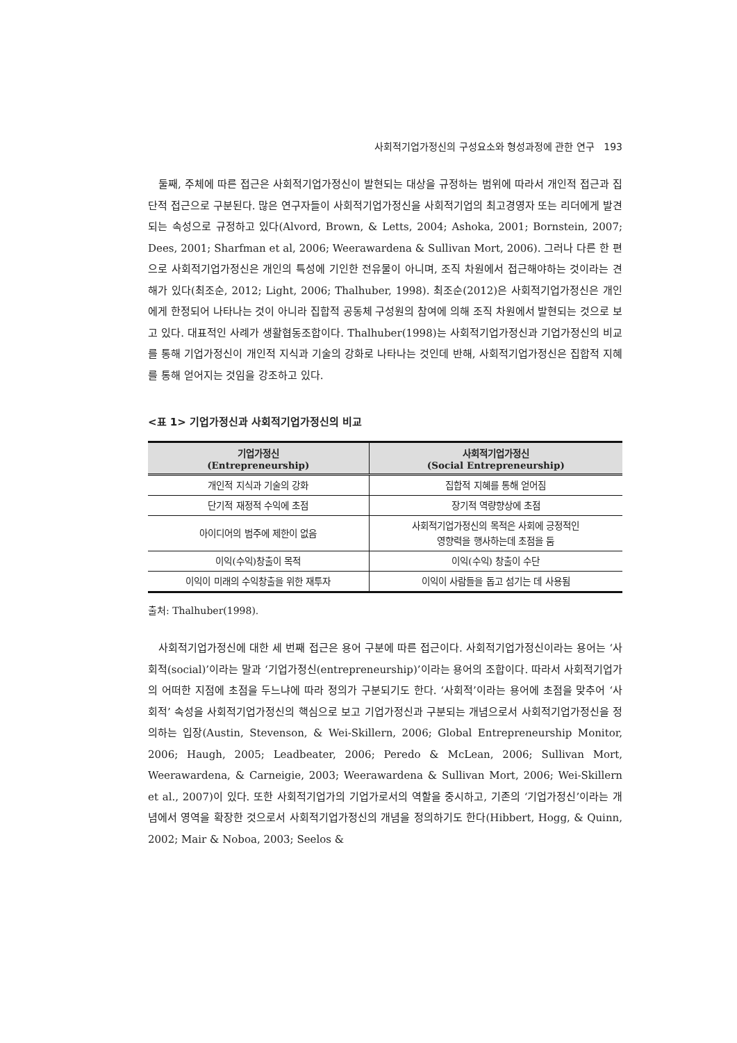사회적기업가정신의 구성요소와 형성과정에 관한 연구 193
둘째, 주체에 따른 접근은 사회적기업가정신이 발현되는 대상을 규정하는 범위에 따라서 개인적 접근과 집단적 접근으로 구분된다. 많은 연구자들이 사회적기업가정신을 사회적기업의 최고경영자 또는 리더에게 발견되는 속성으로 규정하고 있다(Alvord, Brown, & Letts, 2004; Ashoka, 2001; Bornstein, 2007; Dees, 2001; Sharfman et al, 2006; Weerawardena & Sullivan Mort, 2006). 그러나 다른 한 편으로 사회적기업가정신은 개인의 특성에 기인한 전유물이 아니며, 조직 차원에서 접근해야하는 것이라는 견해가 있다(최조순, 2012; Light, 2006; Thalhuber, 1998). 최조순(2012)은 사회적기업가정신은 개인에게 한정되어 나타나는 것이 아니라 집합적 공동체 구성원의 참여에 의해 조직 차원에서 발현되는 것으로 보고 있다. 대표적인 사례가 생활협동조합이다. Thalhuber(1998)는 사회적기업가정신과 기업가정신의 비교를 통해 기업가정신이 개인적 지식과 기술의 강화로 나타나는 것인데 반해, 사회적기업가정신은 집합적 지혜를 통해 얻어지는 것임을 강조하고 있다.
<표 1> 기업가정신과 사회적기업가정신의 비교
| 기업가정신 (Entrepreneurship) | 사회적기업가정신 (Social Entrepreneurship) |
| --- | --- |
| 개인적 지식과 기술의 강화 | 집합적 지혜를 통해 얻어짐 |
| 단기적 재정적 수익에 초점 | 장기적 역량향상에 초점 |
| 아이디어의 범주에 제한이 없음 | 사회적기업가정신의 목적은 사회에 긍정적인 영향력을 행사하는데 초점을 둠 |
| 이익(수익)창출이 목적 | 이익(수익) 창출이 수단 |
| 이익이 미래의 수익창출을 위한 재투자 | 이익이 사람들을 돕고 섬기는 데 사용됨 |
출처: Thalhuber(1998).
사회적기업가정신에 대한 세 번째 접근은 용어 구분에 따른 접근이다. 사회적기업가정신이라는 용어는 ‘사회적(social)’이라는 말과 ‘기업가정신(entrepreneurship)’이라는 용어의 조합이다. 따라서 사회적기업가의 어떠한 지점에 초점을 두느냐에 따라 정의가 구분되기도 한다. ‘사회적’이라는 용어에 초점을 맞추어 ‘사회적’ 속성을 사회적기업가정신의 핵심으로 보고 기업가정신과 구분되는 개념으로서 사회적기업가정신을 정의하는 입장(Austin, Stevenson, & Wei-Skillern, 2006; Global Entrepreneurship Monitor, 2006; Haugh, 2005; Leadbeater, 2006; Peredo & McLean, 2006; Sullivan Mort, Weerawardena, & Carneigie, 2003; Weerawardena & Sullivan Mort, 2006; Wei-Skillern et al., 2007)이 있다. 또한 사회적기업가의 기업가로서의 역할을 중시하고, 기존의 ‘기업가정신’이라는 개념에서 영역을 확장한 것으로서 사회적기업가정신의 개념을 정의하기도 한다(Hibbert, Hogg, & Quinn, 2002; Mair & Noboa, 2003; Seelos &